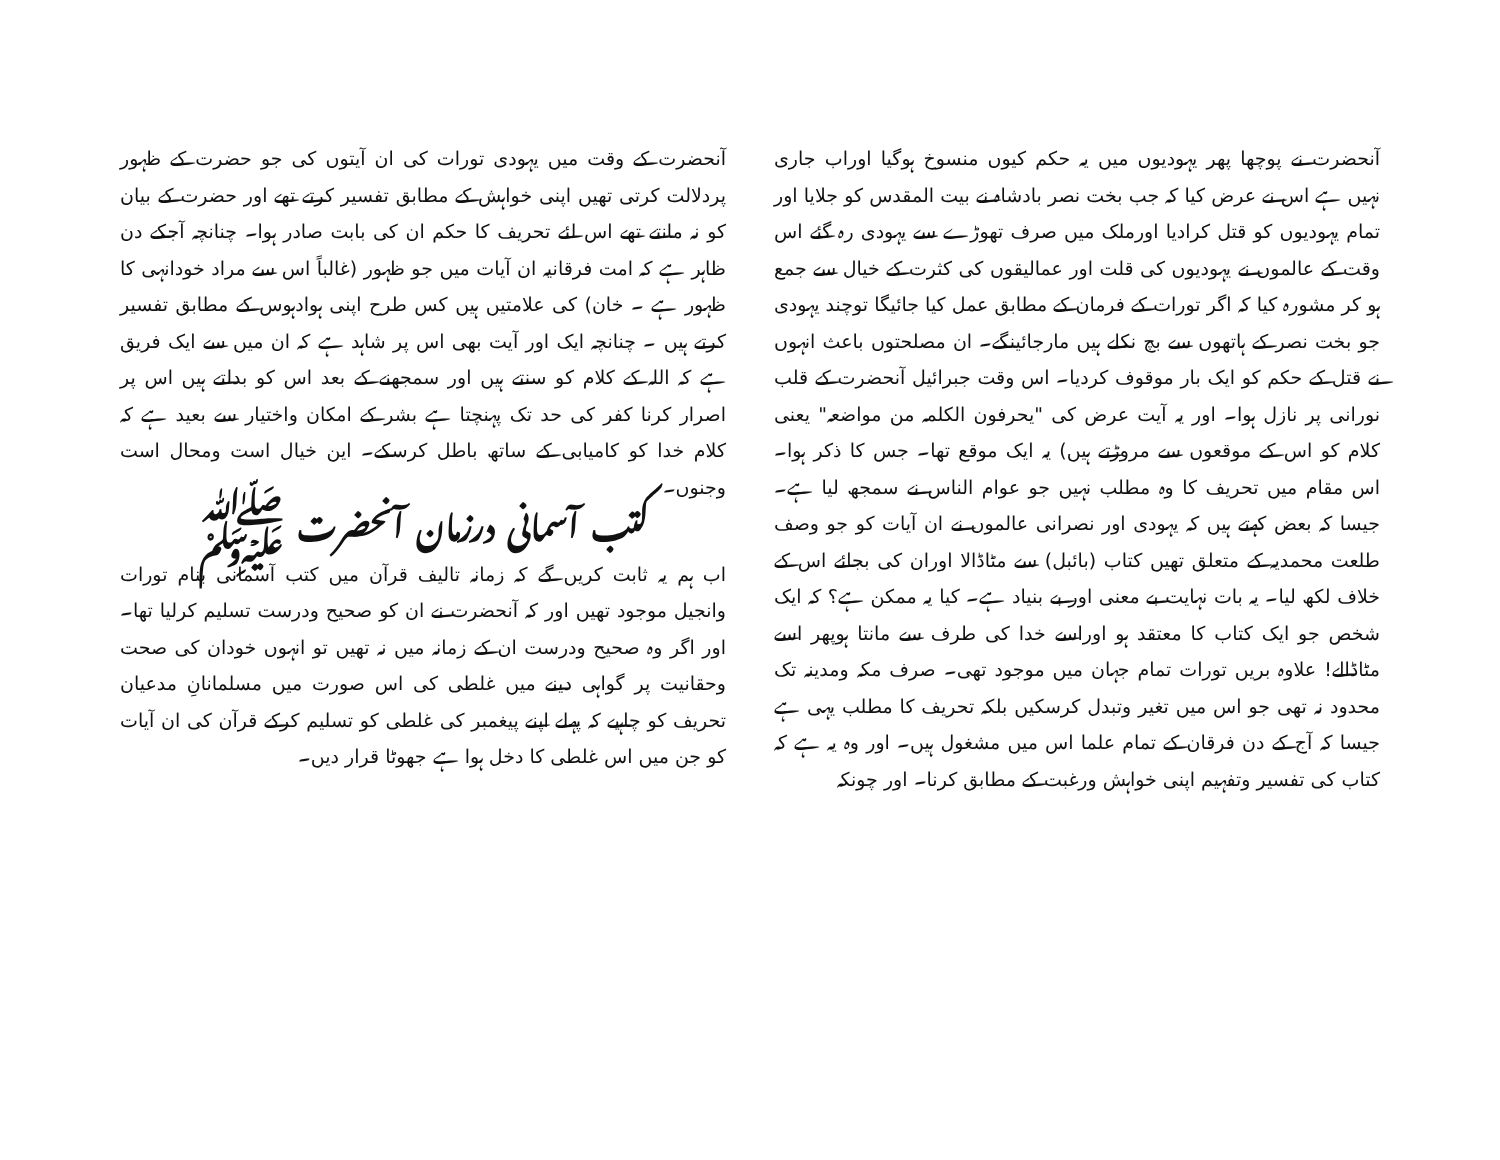آنحضرت نے پوچھا پھر یہودیوں میں یہ حکم کیوں منسوخ ہوگیا اوراب جاری نہیں ہے اس نے عرض کیا کہ جب بخت نصر بادشاہ نے بیت المقدس کو جلایا اور تمام یہودیوں کو قتل کرادیا اورملک میں صرف تھوڑے سے یہودی رہ گئے اس وقت کے عالموں نے یہودیوں کی قلت اور عمالیقوں کی کثرت کے خیال سے جمع ہو کر مشورہ کیا کہ اگر تورات کے فرمان کے مطابق عمل کیا جائیگا توچند یہودی جو بخت نصر کے ہاتھوں سے بچ نکلے ہیں مارجائینگے۔ ان مصلحتوں باعث انہوں نے قتل کے حکم کو ایک بار موقوف کردیا۔ اس وقت جبرائیل آنحضرت کے قلب نورانی پر نازل ہوا۔ اور یہ آیت عرض کی "یحرفون الکلمہ من مواضعہ" یعنی کلام کو اس کے موقعوں سے مروڑتے ہیں) یہ ایک موقع تھا۔ جس کا ذکر ہوا۔ اس مقام میں تحریف کا وہ مطلب نہیں جو عوام الناس نے سمجھ لیا ہے۔ جیسا کہ بعض کہتے ہیں کہ یہودی اور نصرانی عالموں نے ان آیات کو جو وصف طلعت محمدیہ کے متعلق تھیں کتاب (بائبل) سے مٹاڈالا اوران کی بجائے اس کے خلاف لکھ لیا۔ یہ بات نہایت بے معنی اور بے بنیاد ہے۔ کیا یہ ممکن ہے؟ کہ ایک شخص جو ایک کتاب کا معتقد ہو اوراسے خدا کی طرف سے مانتا ہوپھر اسے مٹاڈالے! علاوہ بریں تورات تمام جہان میں موجود تھی۔ صرف مکہ ومدینہ تک محدود نہ تھی جو اس میں تغیر وتبدل کرسکیں بلکہ تحریف کا مطلب یہی ہے جیسا کہ آج کے دن فرقان کے تمام علما اس میں مشغول ہیں۔ اور وہ یہ ہے کہ کتاب کی تفسیر وتفہیم اپنی خواہش ورغبت کے مطابق کرنا۔ اور چونکہ
آنحضرت کے وقت میں یہودی تورات کی ان آیتوں کی جو حضرت کے ظہور پردلالت کرتی تھیں اپنی خواہش کے مطابق تفسیر کرتے تھے اور حضرت کے بیان کو نہ مانتے تھے اس لئے تحریف کا حکم ان کی بابت صادر ہوا۔ چنانچہ آجکے دن ظاہر ہے کہ امت فرقانیہ ان آیات میں جو ظہور (غالباً اس سے مراد خودانہی کا ظہور ہے ۔ خان) کی علامتیں ہیں کس طرح اپنی ہوادہوس کے مطابق تفسیر کرتے ہیں ۔ چنانچہ ایک اور آیت بھی اس پر شاہد ہے کہ ان میں سے ایک فریق ہے کہ اللہ کے کلام کو سنتے ہیں اور سمجھنے کے بعد اس کو بدلتے ہیں اس پر اصرار کرنا کفر کی حد تک پہنچتا ہے بشر کے امکان واختیار سے بعید ہے کہ کلام خدا کو کامیابی کے ساتھ باطل کرسکے۔ این خیال است ومحال است وجنوں۔
کتب آسمانی درزمان آنحضرت ﷺ
اب ہم یہ ثابت کریں گے کہ زمانہ تالیف قرآن میں کتب آسمانی بنام تورات وانجیل موجود تھیں اور کہ آنحضرت نے ان کو صحیح ودرست تسلیم کرلیا تھا۔ اور اگر وہ صحیح ودرست ان کے زمانہ میں نہ تھیں تو انہوں خودان کی صحت وحقانیت پر گواہی دینے میں غلطی کی اس صورت میں مسلمانانِ مدعیان تحریف کو چاہیے کہ پہلے اپنے پیغمبر کی غلطی کو تسلیم کرکے قرآن کی ان آیات کو جن میں اس غلطی کا دخل ہوا ہے جھوٹا قرار دیں۔